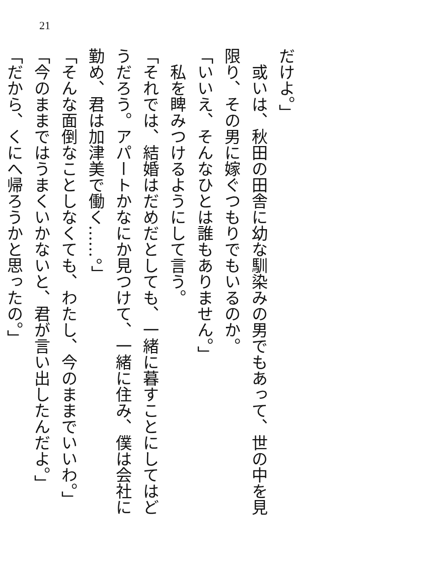21
だけよ。」
　或いは、秋田の田舎に幼な馴染みの男でもあって、世の中を見限り、その男に嫁ぐつもりでもいるのか。
「いいえ、そんなひとは誰もありません。」
　私を睥みつけるようにして言う。
「それでは、結婚はだめだとしても、一緒に暮すことにしてはどうだろう。アパートかなにか見つけて、一緒に住み、僕は会社に勤め、君は加津美で働く……。」
「そんな面倒なことしなくても、わたし、今のままでいいわ。」
「今のままではうまくいかないと、君が言い出したんだよ。」
「だから、くにへ帰ろうかと思ったの。」